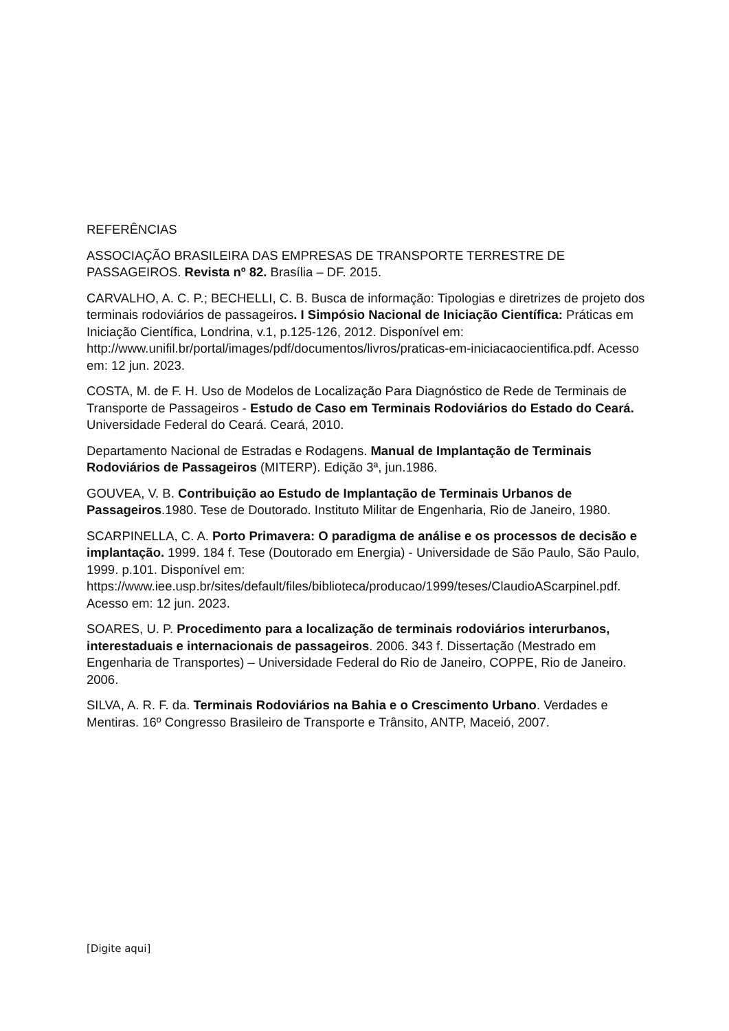REFERÊNCIAS
ASSOCIAÇÃO BRASILEIRA DAS EMPRESAS DE TRANSPORTE TERRESTRE DE PASSAGEIROS. Revista nº 82. Brasília – DF. 2015.
CARVALHO, A. C. P.; BECHELLI, C. B. Busca de informação: Tipologias e diretrizes de projeto dos terminais rodoviários de passageiros. I Simpósio Nacional de Iniciação Científica: Práticas em Iniciação Científica, Londrina, v.1, p.125-126, 2012. Disponível em: http://www.unifil.br/portal/images/pdf/documentos/livros/praticas-em-iniciacaocientifica.pdf. Acesso em: 12 jun. 2023.
COSTA, M. de F. H. Uso de Modelos de Localização Para Diagnóstico de Rede de Terminais de Transporte de Passageiros - Estudo de Caso em Terminais Rodoviários do Estado do Ceará. Universidade Federal do Ceará. Ceará, 2010.
Departamento Nacional de Estradas e Rodagens. Manual de Implantação de Terminais Rodoviários de Passageiros (MITERP). Edição 3ª, jun.1986.
GOUVEA, V. B. Contribuição ao Estudo de Implantação de Terminais Urbanos de Passageiros.1980. Tese de Doutorado. Instituto Militar de Engenharia, Rio de Janeiro, 1980.
SCARPINELLA, C. A. Porto Primavera: O paradigma de análise e os processos de decisão e implantação. 1999. 184 f. Tese (Doutorado em Energia) - Universidade de São Paulo, São Paulo, 1999. p.101. Disponível em: https://www.iee.usp.br/sites/default/files/biblioteca/producao/1999/teses/ClaudioAScarpinel.pdf. Acesso em: 12 jun. 2023.
SOARES, U. P. Procedimento para a localização de terminais rodoviários interurbanos, interestaduais e internacionais de passageiros. 2006. 343 f. Dissertação (Mestrado em Engenharia de Transportes) – Universidade Federal do Rio de Janeiro, COPPE, Rio de Janeiro. 2006.
SILVA, A. R. F. da. Terminais Rodoviários na Bahia e o Crescimento Urbano. Verdades e Mentiras. 16º Congresso Brasileiro de Transporte e Trânsito, ANTP, Maceió, 2007.
[Digite aqui]